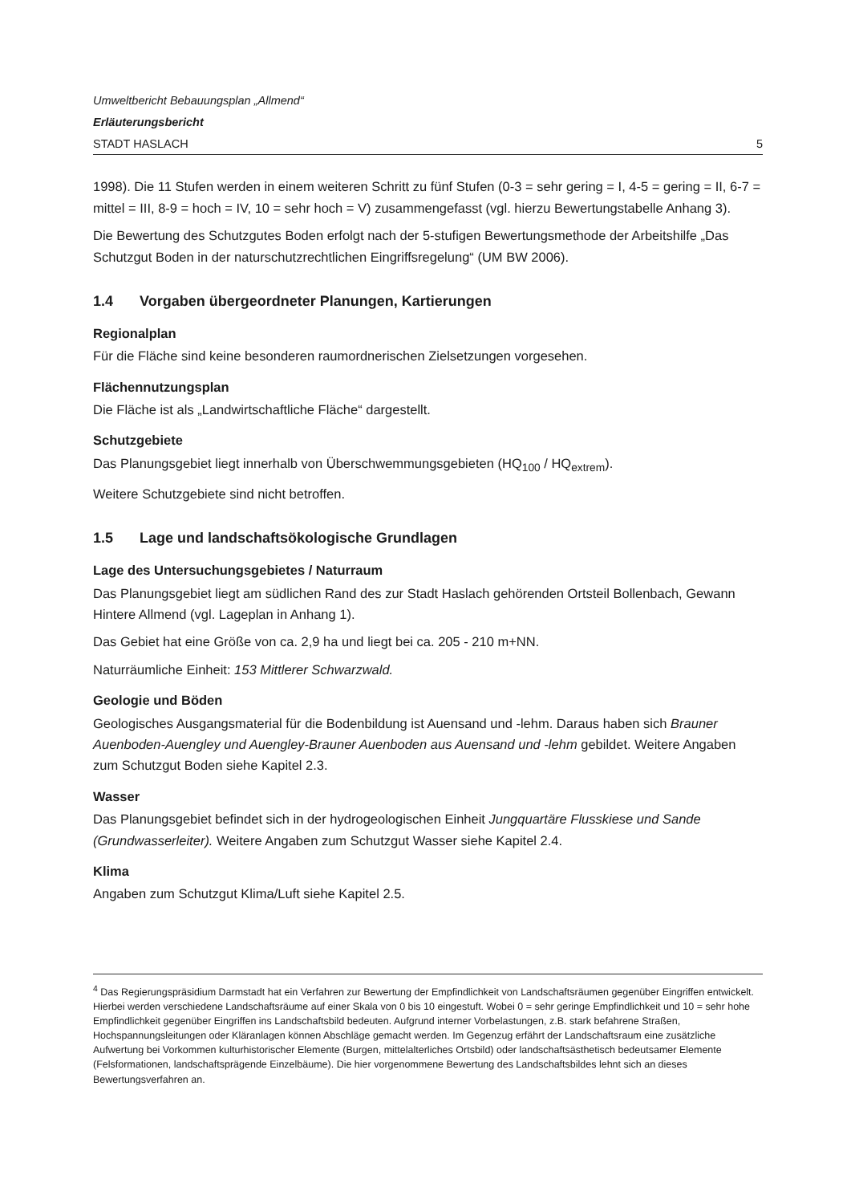Umweltbericht Bebauungsplan „Allmend“
Erläuterungsbericht
STADT HASLACH 5
1998). Die 11 Stufen werden in einem weiteren Schritt zu fünf Stufen (0-3 = sehr gering = I, 4-5 = gering = II, 6-7 = mittel = III, 8-9 = hoch = IV, 10 = sehr hoch = V) zusammengefasst (vgl. hierzu Bewertungstabelle Anhang 3).
Die Bewertung des Schutzgutes Boden erfolgt nach der 5-stufigen Bewertungsmethode der Arbeitshilfe „Das Schutzgut Boden in der naturschutzrechtlichen Eingriffsregelung“ (UM BW 2006).
1.4 Vorgaben übergeordneter Planungen, Kartierungen
Regionalplan
Für die Fläche sind keine besonderen raumordnerischen Zielsetzungen vorgesehen.
Flächennutzungsplan
Die Fläche ist als „Landwirtschaftliche Fläche“ dargestellt.
Schutzgebiete
Das Planungsgebiet liegt innerhalb von Überschwemmungsgebieten (HQ<sub>100</sub> / HQ<sub>extrem</sub>).
Weitere Schutzgebiete sind nicht betroffen.
1.5 Lage und landschaftsökologische Grundlagen
Lage des Untersuchungsgebietes / Naturraum
Das Planungsgebiet liegt am südlichen Rand des zur Stadt Haslach gehörenden Ortsteil Bollenbach, Gewann Hintere Allmend (vgl. Lageplan in Anhang 1).
Das Gebiet hat eine Größe von ca. 2,9 ha und liegt bei ca. 205 - 210 m+NN.
Naturräumliche Einheit: 153 Mittlerer Schwarzwald.
Geologie und Böden
Geologisches Ausgangsmaterial für die Bodenbildung ist Auensand und -lehm. Daraus haben sich Brauner Auenboden-Auengley und Auengley-Brauner Auenboden aus Auensand und -lehm gebildet. Weitere Angaben zum Schutzgut Boden siehe Kapitel 2.3.
Wasser
Das Planungsgebiet befindet sich in der hydrogeologischen Einheit Jungquartäre Flusskiese und Sande (Grundwasserleiter). Weitere Angaben zum Schutzgut Wasser siehe Kapitel 2.4.
Klima
Angaben zum Schutzgut Klima/Luft siehe Kapitel 2.5.
<sup>4</sup> Das Regierungspräsidium Darmstadt hat ein Verfahren zur Bewertung der Empfindlichkeit von Landschaftsräumen gegenüber Eingriffen entwickelt. Hierbei werden verschiedene Landschaftsräume auf einer Skala von 0 bis 10 eingestuft. Wobei 0 = sehr geringe Empfindlichkeit und 10 = sehr hohe Empfindlichkeit gegenüber Eingriffen ins Landschaftsbild bedeuten. Aufgrund interner Vorbelastungen, z.B. stark befahrene Straßen, Hochspannungsleitungen oder Kläranlagen können Abschläge gemacht werden. Im Gegenzug erfährt der Landschaftsraum eine zusätzliche Aufwertung bei Vorkommen kulturhistorischer Elemente (Burgen, mittelalterliches Ortsbild) oder landschaftsästhetisch bedeutsamer Elemente (Felsformationen, landschaftsprägende Einzelbäume). Die hier vorgenommene Bewertung des Landschaftsbildes lehnt sich an dieses Bewertungsverfahren an.